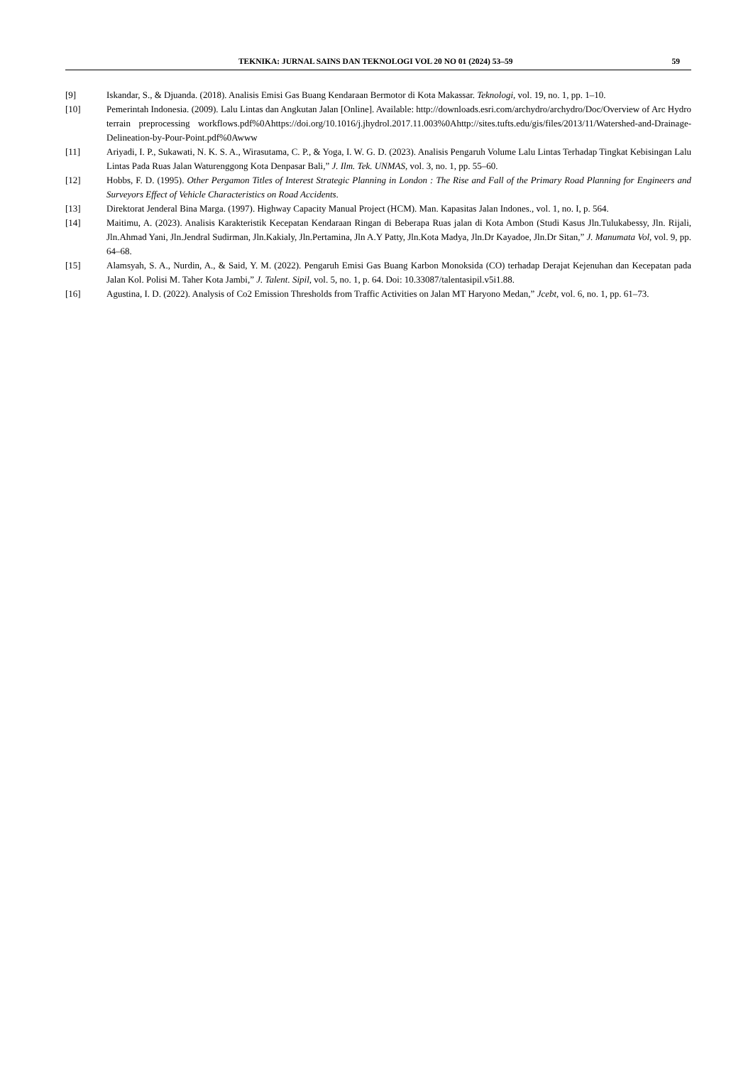TEKNIKA: JURNAL SAINS DAN TEKNOLOGI VOL 20 NO 01 (2024) 53–59 59
[9] Iskandar, S., & Djuanda. (2018). Analisis Emisi Gas Buang Kendaraan Bermotor di Kota Makassar. Teknologi, vol. 19, no. 1, pp. 1–10.
[10] Pemerintah Indonesia. (2009). Lalu Lintas dan Angkutan Jalan [Online]. Available: http://downloads.esri.com/archydro/archydro/Doc/Overview of Arc Hydro terrain preprocessing workflows.pdf%0Ahttps://doi.org/10.1016/j.jhydrol.2017.11.003%0Ahttp://sites.tufts.edu/gis/files/2013/11/Watershed-and-Drainage-Delineation-by-Pour-Point.pdf%0Awww
[11] Ariyadi, I. P., Sukawati, N. K. S. A., Wirasutama, C. P., & Yoga, I. W. G. D. (2023). Analisis Pengaruh Volume Lalu Lintas Terhadap Tingkat Kebisingan Lalu Lintas Pada Ruas Jalan Waturenggong Kota Denpasar Bali,” J. Ilm. Tek. UNMAS, vol. 3, no. 1, pp. 55–60.
[12] Hobbs, F. D. (1995). Other Pergamon Titles of Interest Strategic Planning in London : The Rise and Fall of the Primary Road Planning for Engineers and Surveyors Effect of Vehicle Characteristics on Road Accidents.
[13] Direktorat Jenderal Bina Marga. (1997). Highway Capacity Manual Project (HCM). Man. Kapasitas Jalan Indones., vol. 1, no. I, p. 564.
[14] Maitimu, A. (2023). Analisis Karakteristik Kecepatan Kendaraan Ringan di Beberapa Ruas jalan di Kota Ambon (Studi Kasus Jln.Tulukabessy, Jln. Rijali, Jln.Ahmad Yani, Jln.Jendral Sudirman, Jln.Kakialy, Jln.Pertamina, Jln A.Y Patty, Jln.Kota Madya, Jln.Dr Kayadoe, Jln.Dr Sitan,” J. Manumata Vol, vol. 9, pp. 64–68.
[15] Alamsyah, S. A., Nurdin, A., & Said, Y. M. (2022). Pengaruh Emisi Gas Buang Karbon Monoksida (CO) terhadap Derajat Kejenuhan dan Kecepatan pada Jalan Kol. Polisi M. Taher Kota Jambi,” J. Talent. Sipil, vol. 5, no. 1, p. 64. Doi: 10.33087/talentasipil.v5i1.88.
[16] Agustina, I. D. (2022). Analysis of Co2 Emission Thresholds from Traffic Activities on Jalan MT Haryono Medan,” Jcebt, vol. 6, no. 1, pp. 61–73.